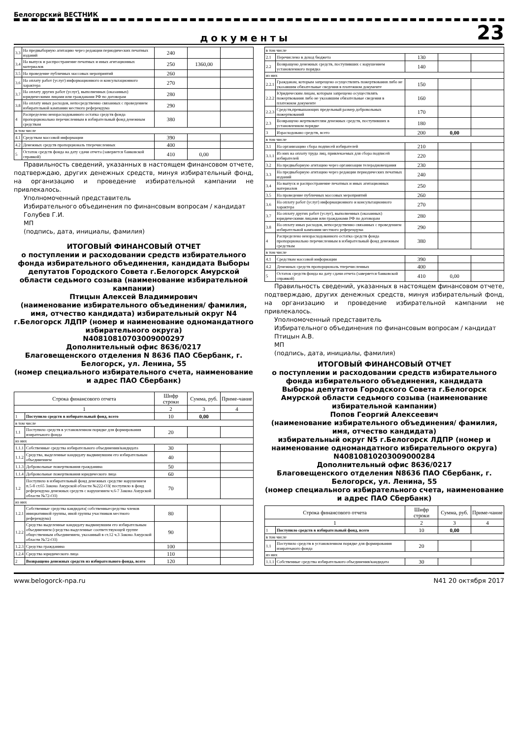Белогорский ВЕСТНИК
документы 23
| 3.3 | На предвыборную агитацию через редакции периодических печатных изданий | 240 | | |
| 3.4 | На выпуск и распространение печатных и иных агитационных материалов | 250 | 1360,00 | |
| 3.5 | На проведение публичных массовых мероприятий | 260 | | |
| 3.6 | На оплату работ (услуг) информационного и консультационного характера | 270 | | |
| 3.7 | На оплату других работ (услуг), выполненных (оказанных) юридическими лицами или гражданами РФ по договорам | 280 | | |
| 3.8 | На оплату иных расходов, непосредственно связанных с проведением избирательной кампании местного референдума | 290 | | |
| 4 | Распределено неизрасходованного остатка средств фонда пропорционально перечисленным в избирательный фонд денежным средствам | 380 | | |
| в том числе | | | | |
| 4.1 | Средствам массовой информации | 390 | | |
| 4.2 | Денежных средств пропорциональ тперечисленных | 400 | | |
| 5 | Остаток средств фонда на дату сдачи отчета (заверяется банковской справкой) | 410 | 0,00 | |
Правильность сведений, указанных в настоящем финансовом отчете, подтверждаю, других денежных средств, минуя избирательный фонд, на организацию и проведение избирательной кампании не привлекалось.
Уполномоченный представитель
Избирательного объединения по финансовым вопросам / кандидат
Голубев Г.И.
МП
(подпись, дата, инициалы, фамилия)
ИТОГОВЫЙ ФИНАНСОВЫЙ ОТЧЕТ
о поступлении и расходовании средств избирательного фонда избирательного объединения, кандидата Выборы депутатов Городского Совета г.Белогорск Амурской области седьмого созыва (наименование избирательной кампании)
Птицын Алексей Владимирович
(наименование избирательного объединения/ фамилия, имя, отчество кандидата) избирательный округ N4 г.Белогорск ЛДПР (номер и наименование одномандатного избирательного округа)
N40810810703009000297
Дополнительный офис 8636/0217
Благовещенского отделения N 8636 ПАО Сбербанк, г. Белогорск, ул. Ленина, 55
(номер специального избирательного счета, наименование и адрес ПАО Сбербанк)
| Строка финансового отчета | | Шифр строки | Сумма, руб. | Приме-чание |
| 1 | | 2 | 3 | 4 |
| 1 | Поступило средств в избирательный фонд, всего | 10 | 0,00 | |
| в том числе | | | | |
| 1.1 | Поступило средств в установленном порядке для формирования изиратеьного фонда | 20 | | |
| из них | | | | |
| 1.1.1 | Собственные средства избирательного объединения/кандидата | 30 | | |
| 1.1.2 | Средства, выделенные кандидату выдвинувшим его избирательным объединением | 40 | | |
| 1.1.3 | Добровольные пожертвования гражданина | 50 | | |
| 1.1.4 | Добровольные пожертвования юридического лица | 60 | | |
| 1.2 | Поступило в избирательный фонд денежных средстве нарушением п.5-8 ст.65 Закона Амурской области №222-ОЗ( поступило в фонд референдума денежных средств с нарушением ч.6-7 Закона Амурской области №72-ОЗ) | 70 | | |
| из них | | | | |
| 1.2.1 | Собственные средства кандидата( собственныесредства членов инициативной группы, иной группы участников местного референдума) | 80 | | |
| 1.2.2 | Средства выделенные кандидату выдвинувшим его избирательным объединением (средства выделенные соответствующей группе общественным объединением, указанный в ст.12 ч.3 Закона Амурской области №72-ОЗ) | 90 | | |
| 1.2.3 | Средства гражданина | 100 | | |
| 1.2.4 | Средства юридического лица | 110 | | |
| 2 | Возвращено денежных средств из избирательного фонда, всего | 120 | | |
| в том числе | | | | |
| 2.1 | Перечислено в доход бюджета | 130 | | |
| 2.2 | Возвращено денежных средств, поступивших с нарушением установленного порядка | 140 | | |
| из них | | | | |
| 2.2.1 | Гражданам, которым запрещено осуществлять пожертвования либо не указавшим обязательные сведения в платежном документе | 150 | | |
| 2.2.2 | Юридическим лицам, которым запрещено осуществлять пожертвования либо не указавшим обязательные сведения в платежном документе | 160 | | |
| 2.2.3 | Средств,превышающих предельный размер добровольных пожертвований | 170 | | |
| 2.3 | Возвращено жертвователям денежных средств, поступивших в установленном порядке | 180 | | |
| 3 | Израсходовано средств, всего | 200 | 0,00 | |
| в том числе | | | | |
| 3.1 | На организацию сбора подписей избирателей | 210 | | |
| 3.1.1 | Из них на оплату труда лиц, привлекаемых для сбора подписей избирателей | 220 | | |
| 3.2 | На предвыборную агитацию через организации телерадиовещания | 230 | | |
| 3.3 | На предвыборную агитацию через редакции периодических печатных изданий | 240 | | |
| 3.4 | На выпуск и распространение печатных и иных агитационных материалов | 250 | | |
| 3.5 | На проведение публичных массовых мероприятий | 260 | | |
| 3.6 | На оплату работ (услуг) информационного и консультационного характера | 270 | | |
| 3.7 | На оплату других работ (услуг), выполненных (оказанных) юридическими лицами или гражданами РФ по договорам | 280 | | |
| 3.8 | На оплату иных расходов, непосредственно связанных с проведением избирательной кампании местного референдума | 290 | | |
| 4 | Распределено неизрасходованного остатка средств фонда пропорционально перечисленным в избирательный фонд денежным средствам | 380 | | |
| в том числе | | | | |
| 4.1 | Средствам массовой информации | 390 | | |
| 4.2 | Денежных средств пропорциональ тперечисленных | 400 | | |
| 5 | Остаток средств фонда на дату сдачи отчета (заверяется банковской справкой) | 410 | 0,00 | |
Правильность сведений, указанных в настоящем финансовом отчете, подтверждаю, других денежных средств, минуя избирательный фонд, на организацию и проведение избирательной кампании не привлекалось.
Уполномоченный представитель
Избирательного объединения по финансовым вопросам / кандидат
Птицын А.В.
МП
(подпись, дата, инициалы, фамилия)
ИТОГОВЫЙ ФИНАНСОВЫЙ ОТЧЕТ
о поступлении и расходовании средств избирательного фонда избирательного объединения, кандидата
Выборы депутатов Городского Совета г.Белогорск Амурской области седьмого созыва (наименование избирательной кампании)
Попов Георгий Алексеевич
(наименование избирательного объединения/ фамилия, имя, отчество кандидата)
избирательный округ N5 г.Белогорск ЛДПР (номер и наименование одномандатного избирательного округа)
N40810810203009000284
Дополнительный офис 8636/0217
Благовещенского отделения N8636 ПАО Сбербанк, г. Белогорск, ул. Ленина, 55
(номер специального избирательного счета, наименование и адрес ПАО Сбербанк)
| Строка финансового отчета | | Шифр строки | Сумма, руб. | Приме-чание |
| 1 | | 2 | 3 | 4 |
| 1 | Поступило средств в избирательный фонд, всего | 10 | 0,00 | |
| в том числе | | | | |
| 1.1 | Поступило средств в установленном порядке для формирования изиратеьного фонда | 20 | | |
| из них | | | | |
| 1.1.1 | Собственные средства избирательного объединения/кандидата | 30 | | |
www.belogorck-npa.ru N41 20 октября 2017